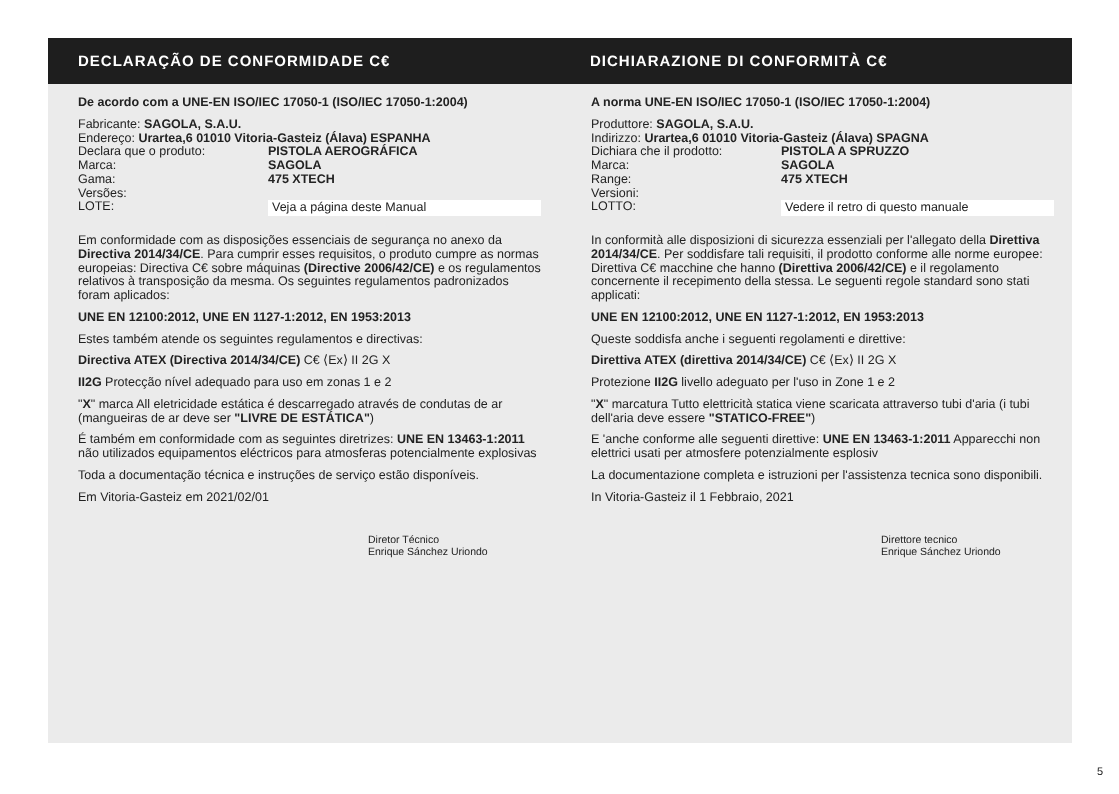DECLARAÇÃO DE CONFORMIDADE C€ DICHIARAZIONE DI CONFORMITÀ C€
De acordo com a UNE-EN ISO/IEC 17050-1 (ISO/IEC 17050-1:2004)
Fabricante: SAGOLA, S.A.U.
Endereço: Urartea,6 01010 Vitoria-Gasteiz (Álava) ESPANHA
Declara que o produto: PISTOLA AEROGRÁFICA
Marca: SAGOLA
Gama: 475 XTECH
Versões:
LOTE: Veja a página deste Manual
Em conformidade com as disposições essenciais de segurança no anexo da Directiva 2014/34/CE. Para cumprir esses requisitos, o produto cumpre as normas europeias: Directiva C€ sobre máquinas (Directive 2006/42/CE) e os regulamentos relativos à transposição da mesma. Os seguintes regulamentos padronizados foram aplicados:
UNE EN 12100:2012, UNE EN 1127-1:2012, EN 1953:2013
Estes também atende os seguintes regulamentos e directivas:
Directiva ATEX (Directiva 2014/34/CE) C€ ⟨Ex⟩ II 2G X
II2G Protecção nível adequado para uso em zonas 1 e 2
"X" marca All eletricidade estática é descarregado através de condutas de ar (mangueiras de ar deve ser "LIVRE DE ESTÁTICA")
É também em conformidade com as seguintes diretrizes: UNE EN 13463-1:2011 não utilizados equipamentos eléctricos para atmosferas potencialmente explosivas
Toda a documentação técnica e instruções de serviço estão disponíveis.
Em Vitoria-Gasteiz em 2021/02/01
Diretor Técnico
Enrique Sánchez Uriondo
A norma UNE-EN ISO/IEC 17050-1 (ISO/IEC 17050-1:2004)
Produttore: SAGOLA, S.A.U.
Indirizzo: Urartea,6 01010 Vitoria-Gasteiz (Álava) SPAGNA
Dichiara che il prodotto: PISTOLA A SPRUZZO
Marca: SAGOLA
Range: 475 XTECH
Versioni:
LOTTO: Vedere il retro di questo manuale
In conformità alle disposizioni di sicurezza essenziali per l'allegato della Direttiva 2014/34/CE. Per soddisfare tali requisiti, il prodotto conforme alle norme europee: Direttiva C€ macchine che hanno (Direttiva 2006/42/CE) e il regolamento concernente il recepimento della stessa. Le seguenti regole standard sono stati applicati:
UNE EN 12100:2012, UNE EN 1127-1:2012, EN 1953:2013
Queste soddisfa anche i seguenti regolamenti e direttive:
Direttiva ATEX (direttiva 2014/34/CE) C€ ⟨Ex⟩ II 2G X
Protezione II2G livello adeguato per l'uso in Zone 1 e 2
"X" marcatura Tutto elettricità statica viene scaricata attraverso tubi d'aria (i tubi dell'aria deve essere "STATICO-FREE")
E 'anche conforme alle seguenti direttive: UNE EN 13463-1:2011 Apparecchi non elettrici usati per atmosfere potenzialmente esplosiv
La documentazione completa e istruzioni per l'assistenza tecnica sono disponibili.
In Vitoria-Gasteiz il 1 Febbraio, 2021
Direttore tecnico
Enrique Sánchez Uriondo
5